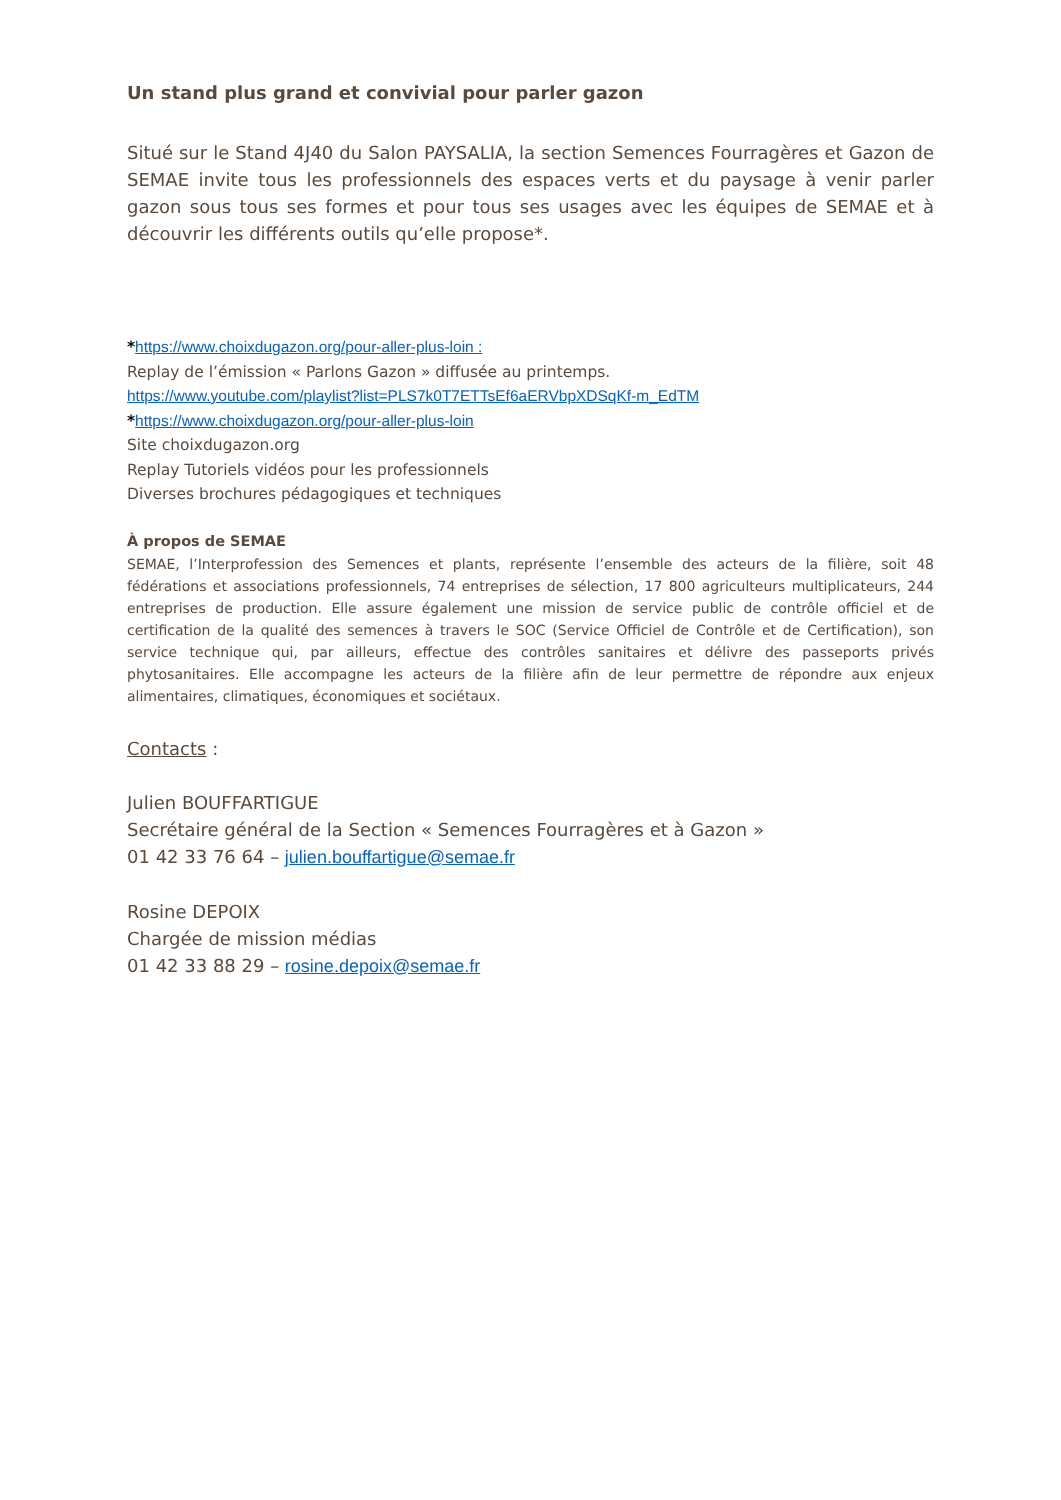Un stand plus grand et convivial pour parler gazon
Situé sur le Stand 4J40 du Salon PAYSALIA, la section Semences Fourragères et Gazon de SEMAE invite tous les professionnels des espaces verts et du paysage à venir parler gazon sous tous ses formes et pour tous ses usages avec les équipes de SEMAE et à découvrir les différents outils qu’elle propose*.
*https://www.choixdugazon.org/pour-aller-plus-loin :
Replay de l’émission « Parlons Gazon » diffusée au printemps.
https://www.youtube.com/playlist?list=PLS7k0T7ETTsEf6aERVbpXDSqKf-m_EdTM
*https://www.choixdugazon.org/pour-aller-plus-loin
Site choixdugazon.org
Replay Tutoriels vidéos pour les professionnels
Diverses brochures pédagogiques et techniques
À propos de SEMAE
SEMAE, l’Interprofession des Semences et plants, représente l’ensemble des acteurs de la filière, soit 48 fédérations et associations professionnels, 74 entreprises de sélection, 17 800 agriculteurs multiplicateurs, 244 entreprises de production. Elle assure également une mission de service public de contrôle officiel et de certification de la qualité des semences à travers le SOC (Service Officiel de Contrôle et de Certification), son service technique qui, par ailleurs, effectue des contrôles sanitaires et délivre des passeports privés phytosanitaires. Elle accompagne les acteurs de la filière afin de leur permettre de répondre aux enjeux alimentaires, climatiques, économiques et sociétaux.
Contacts :
Julien BOUFFARTIGUE
Secrétaire général de la Section « Semences Fourragères et à Gazon »
01 42 33 76 64 – julien.bouffartigue@semae.fr
Rosine DEPOIX
Chargée de mission médias
01 42 33 88 29 – rosine.depoix@semae.fr